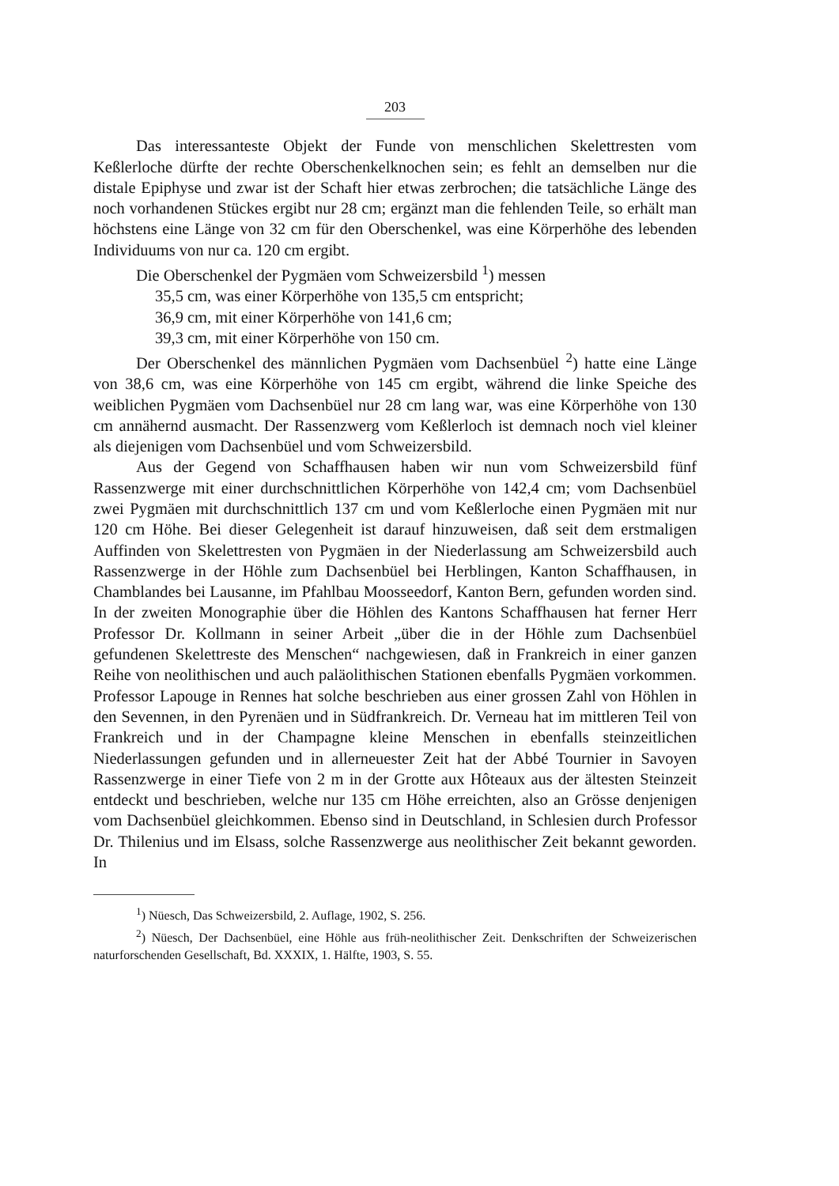203
Das interessanteste Objekt der Funde von menschlichen Skelettresten vom Keßlerloche dürfte der rechte Oberschenkelknochen sein; es fehlt an demselben nur die distale Epiphyse und zwar ist der Schaft hier etwas zerbrochen; die tatsächliche Länge des noch vorhandenen Stückes ergibt nur 28 cm; ergänzt man die fehlenden Teile, so erhält man höchstens eine Länge von 32 cm für den Oberschenkel, was eine Körperhöhe des lebenden Individuums von nur ca. 120 cm ergibt.
Die Oberschenkel der Pygmäen vom Schweizersbild <sup>1</sup>) messen
35,5 cm, was einer Körperhöhe von 135,5 cm entspricht;
36,9 cm, mit einer Körperhöhe von 141,6 cm;
39,3 cm, mit einer Körperhöhe von 150 cm.
Der Oberschenkel des männlichen Pygmäen vom Dachsenbüel <sup>2</sup>) hatte eine Länge von 38,6 cm, was eine Körperhöhe von 145 cm ergibt, während die linke Speiche des weiblichen Pygmäen vom Dachsenbüel nur 28 cm lang war, was eine Körperhöhe von 130 cm annähernd ausmacht. Der Rassenzwerg vom Keßlerloch ist demnach noch viel kleiner als diejenigen vom Dachsenbüel und vom Schweizersbild.
Aus der Gegend von Schaffhausen haben wir nun vom Schweizersbild fünf Rassenzwerge mit einer durchschnittlichen Körperhöhe von 142,4 cm; vom Dachsenbüel zwei Pygmäen mit durchschnittlich 137 cm und vom Keßlerloche einen Pygmäen mit nur 120 cm Höhe. Bei dieser Gelegenheit ist darauf hinzuweisen, daß seit dem erstmaligen Auffinden von Skelettresten von Pygmäen in der Niederlassung am Schweizersbild auch Rassenzwerge in der Höhle zum Dachsenbüel bei Herblingen, Kanton Schaffhausen, in Chamblandes bei Lausanne, im Pfahlbau Moosseedorf, Kanton Bern, gefunden worden sind. In der zweiten Monographie über die Höhlen des Kantons Schaffhausen hat ferner Herr Professor Dr. Kollmann in seiner Arbeit „über die in der Höhle zum Dachsenbüel gefundenen Skelettreste des Menschen“ nachgewiesen, daß in Frankreich in einer ganzen Reihe von neolithischen und auch paläolithischen Stationen ebenfalls Pygmäen vorkommen. Professor Lapouge in Rennes hat solche beschrieben aus einer grossen Zahl von Höhlen in den Sevennen, in den Pyrenäen und in Südfrankreich. Dr. Verneau hat im mittleren Teil von Frankreich und in der Champagne kleine Menschen in ebenfalls steinzeitlichen Niederlassungen gefunden und in allerneuester Zeit hat der Abbé Tournier in Savoyen Rassenzwerge in einer Tiefe von 2 m in der Grotte aux Hôteaux aus der ältesten Steinzeit entdeckt und beschrieben, welche nur 135 cm Höhe erreichten, also an Grösse denjenigen vom Dachsenbüel gleichkommen. Ebenso sind in Deutschland, in Schlesien durch Professor Dr. Thilenius und im Elsass, solche Rassenzwerge aus neolithischer Zeit bekannt geworden. In
<sup>1</sup>) Nüesch, Das Schweizersbild, 2. Auflage, 1902, S. 256.
<sup>2</sup>) Nüesch, Der Dachsenbüel, eine Höhle aus früh-neolithischer Zeit. Denkschriften der Schweizerischen naturforschenden Gesellschaft, Bd. XXXIX, 1. Hälfte, 1903, S. 55.